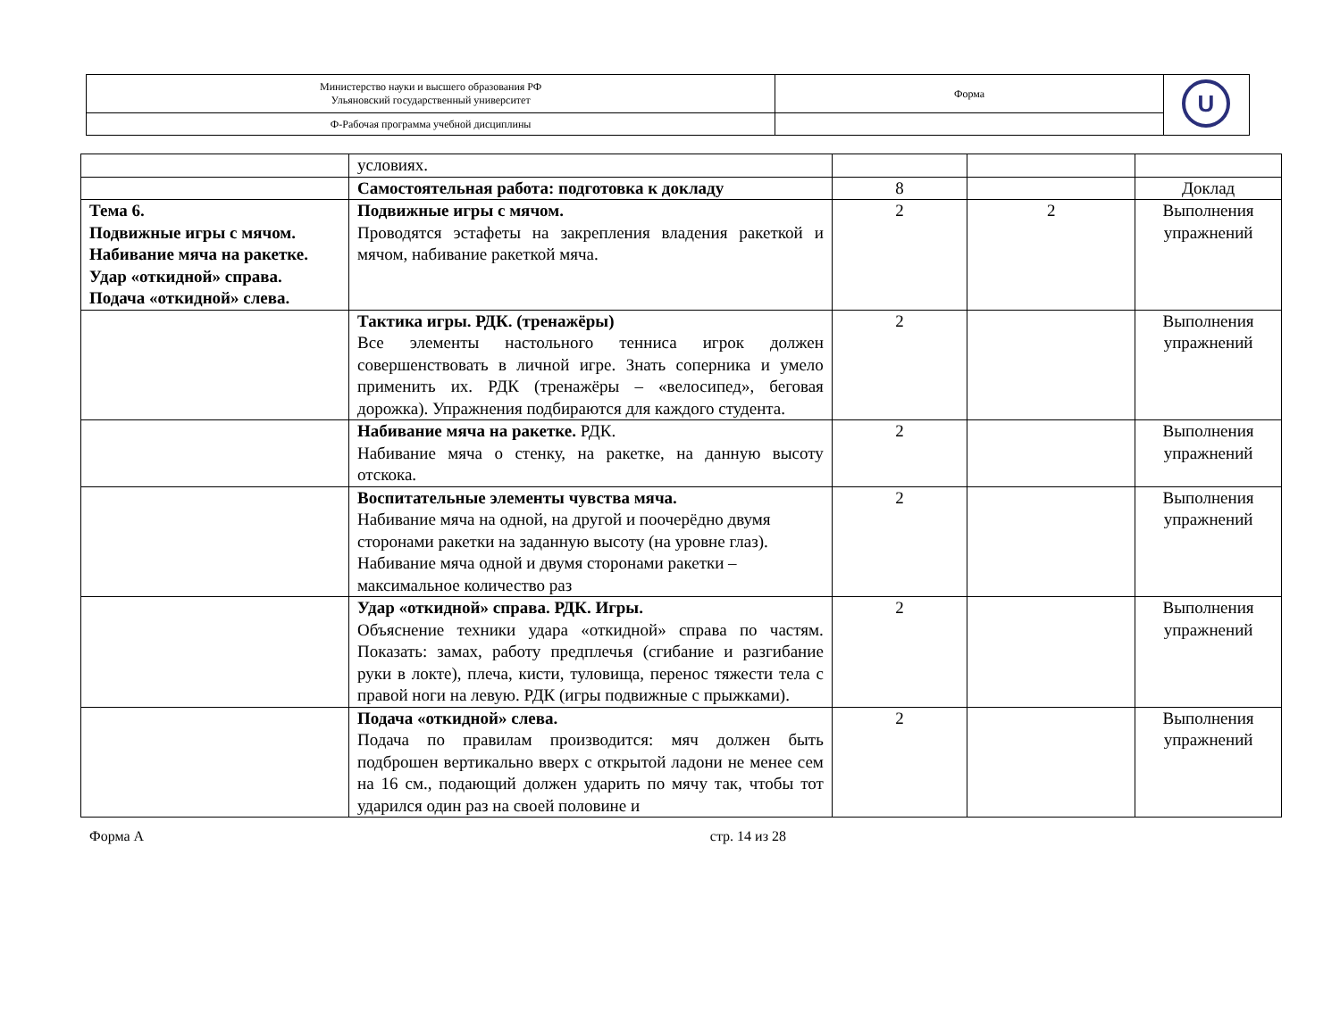| Министерство науки и высшего образования РФ Ульяновский государственный университет | Форма | U |
| Ф-Рабочая программа учебной дисциплины | | |
| | условиях. | | | |
| | Самостоятельная работа: подготовка к докладу | 8 | | Доклад |
| Тема 6. Подвижные игры с мячом. Набивание мяча на ракетке. Удар «откидной» справа. Подача «откидной» слева. | Подвижные игры с мячом. Проводятся эстафеты на закрепления владения ракеткой и мячом, набивание ракеткой мяча. | 2 | 2 | Выполнения упражнений |
| | Тактика игры. РДК. (тренажёры) Все элементы настольного тенниса игрок должен совершенствовать в личной игре. Знать соперника и умело применить их. РДК (тренажёры – «велосипед», беговая дорожка). Упражнения подбираются для каждого студента. | 2 | | Выполнения упражнений |
| | Набивание мяча на ракетке. РДК. Набивание мяча о стенку, на ракетке, на данную высоту отскока. | 2 | | Выполнения упражнений |
| | Воспитательные элементы чувства мяча. Набивание мяча на одной, на другой и поочерёдно двумя сторонами ракетки на заданную высоту (на уровне глаз). Набивание мяча одной и двумя сторонами ракетки – максимальное количество раз | 2 | | Выполнения упражнений |
| | Удар «откидной» справа. РДК. Игры. Объяснение техники удара «откидной» справа по частям. Показать: замах, работу предплечья (сгибание и разгибание руки в локте), плеча, кисти, туловища, перенос тяжести тела с правой ноги на левую. РДК (игры подвижные с прыжками). | 2 | | Выполнения упражнений |
| | Подача «откидной» слева. Подача по правилам производится: мяч должен быть подброшен вертикально вверх с открытой ладони не менее сем на 16 см., подающий должен ударить по мячу так, чтобы тот ударился один раз на своей половине и | 2 | | Выполнения упражнений |
Форма А стр. 14 из 28